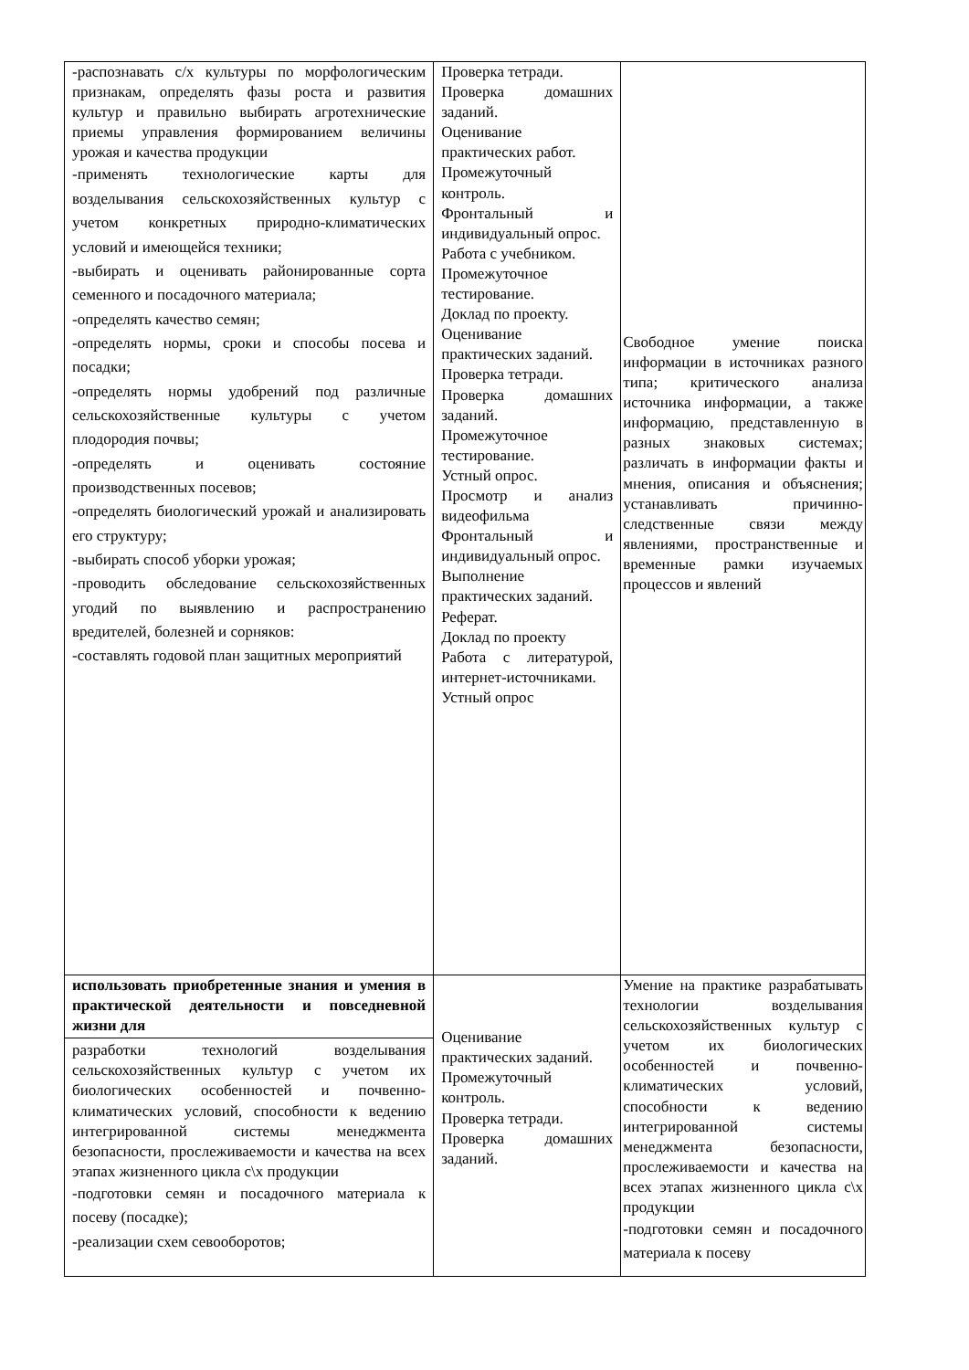| -распознавать с/х культуры по морфологическим признакам, определять фазы роста и развития культур и правильно выбирать агротехнические приемы управления формированием величины урожая и качества продукции -применять технологические карты для возделывания сельскохозяйственных культур с учетом конкретных природно-климатических условий и имеющейся техники; -выбирать и оценивать районированные сорта семенного и посадочного материала; -определять качество семян; -определять нормы, сроки и способы посева и посадки; -определять нормы удобрений под различные сельскохозяйственные культуры с учетом плодородия почвы; -определять и оценивать состояние производственных посевов; -определять биологический урожай и анализировать его структуру; -выбирать способ уборки урожая; -проводить обследование сельскохозяйственных угодий по выявлению и распространению вредителей, болезней и сорняков: -составлять годовой план защитных мероприятий | Проверка тетради. Проверка домашних заданий. Оценивание практических работ. Промежуточный контроль. Фронтальный и индивидуальный опрос. Работа с учебником. Промежуточное тестирование. Доклад по проекту. Оценивание практических заданий. Проверка тетради. Проверка домашних заданий. Промежуточное тестирование. Устный опрос. Просмотр и анализ видеофильма Фронтальный и индивидуальный опрос. Выполнение практических заданий. Реферат. Доклад по проекту Работа с литературой, интернет-источниками. Устный опрос | Свободное умение поиска информации в источниках разного типа; критического анализа источника информации, а также информацию, представленную в разных знаковых системах; различать в информации факты и мнения, описания и объяснения; устанавливать причинно-следственные связи между явлениями, пространственные и временные рамки изучаемых процессов и явлений |
| использовать приобретенные знания и умения в практической деятельности и повседневной жизни для разработки технологий возделывания сельскохозяйственных культур с учетом их биологических особенностей и почвенно-климатических условий, способности к ведению интегрированной системы менеджмента безопасности, прослеживаемости и качества на всех этапах жизненного цикла с\х продукции -подготовки семян и посадочного материала к посеву (посадке); -реализации схем севооборотов; | Оценивание практических заданий. Промежуточный контроль. Проверка тетради. Проверка домашних заданий. | Умение на практике разрабатывать технологии возделывания сельскохозяйственных культур с учетом их биологических особенностей и почвенно-климатических условий, способности к ведению интегрированной системы менеджмента безопасности, прослеживаемости и качества на всех этапах жизненного цикла с\х продукции -подготовки семян и посадочного материала к посеву |